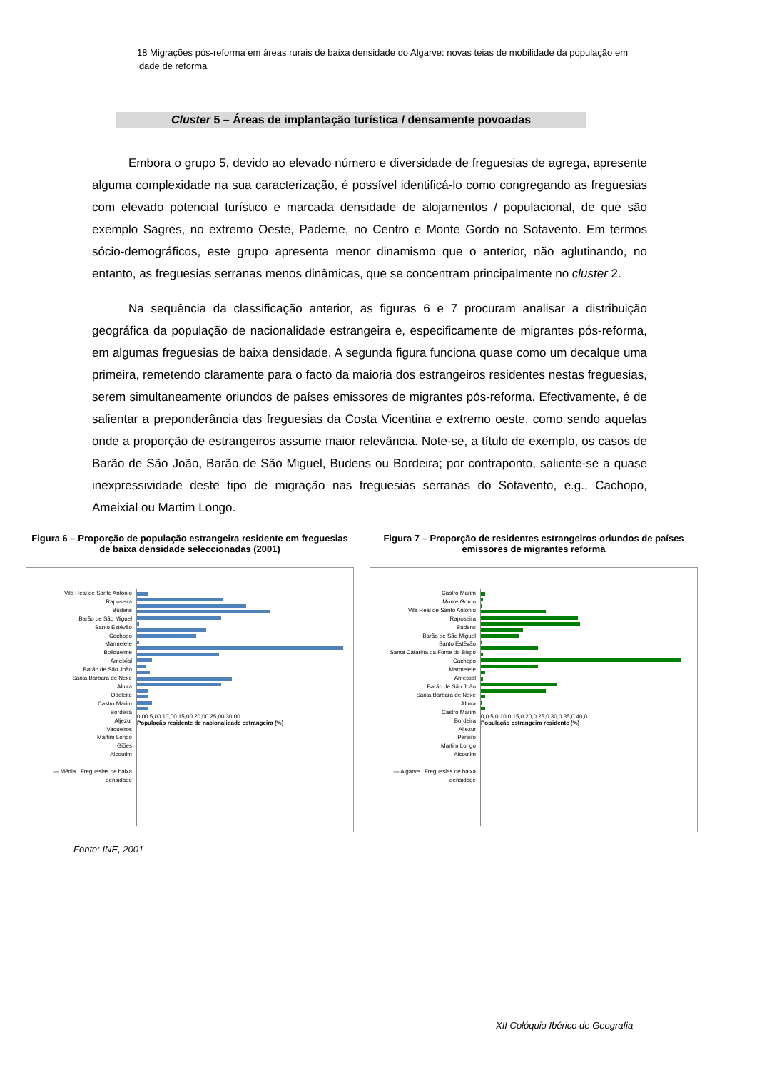18 Migrações pós-reforma em áreas rurais de baixa densidade do Algarve: novas teias de mobilidade da população em idade de reforma
Cluster 5 – Áreas de implantação turística / densamente povoadas
Embora o grupo 5, devido ao elevado número e diversidade de freguesias de agrega, apresente alguma complexidade na sua caracterização, é possível identificá-lo como congregando as freguesias com elevado potencial turístico e marcada densidade de alojamentos / populacional, de que são exemplo Sagres, no extremo Oeste, Paderne, no Centro e Monte Gordo no Sotavento. Em termos sócio-demográficos, este grupo apresenta menor dinamismo que o anterior, não aglutinando, no entanto, as freguesias serranas menos dinâmicas, que se concentram principalmente no cluster 2.
Na sequência da classificação anterior, as figuras 6 e 7 procuram analisar a distribuição geográfica da população de nacionalidade estrangeira e, especificamente de migrantes pós-reforma, em algumas freguesias de baixa densidade. A segunda figura funciona quase como um decalque uma primeira, remetendo claramente para o facto da maioria dos estrangeiros residentes nestas freguesias, serem simultaneamente oriundos de países emissores de migrantes pós-reforma. Efectivamente, é de salientar a preponderância das freguesias da Costa Vicentina e extremo oeste, como sendo aquelas onde a proporção de estrangeiros assume maior relevância. Note-se, a título de exemplo, os casos de Barão de São João, Barão de São Miguel, Budens ou Bordeira; por contraponto, saliente-se a quase inexpressividade deste tipo de migração nas freguesias serranas do Sotavento, e.g., Cachopo, Ameixial ou Martim Longo.
Figura 6 – Proporção de população estrangeira residente em freguesias de baixa densidade seleccionadas (2001)
Vila Real de Santo António
Raposeira
Budens
Barão de São Miguel
Santo Estêvão
Cachopo
Marmelete
Boliqueime
Ameixial
Barão de São João
Santa Bárbara de Nexe
Altura
Odeleite
Castro Marim
Bordeira
Aljezur
Vaqueiros
Martim Longo
Giões
Alcoutim
— Média Freguesias de baixa densidade
0,00 5,00 10,00 15,00 20,00 25,00 30,00
População residente de nacionalidade estrangeira (%)
Figura 7 – Proporção de residentes estrangeiros oriundos de países emissores de migrantes reforma
Castro Marim
Monte Gordo
Vila Real de Santo António
Raposeira
Budens
Barão de São Miguel
Santo Estêvão
Santa Catarina da Fonte do Bispo
Cachopo
Marmelete
Ameixial
Barão de São João
Santa Bárbara de Nexe
Altura
Castro Marim
Bordeira
Aljezur
Pereiro
Martim Longo
Alcoutim
— Algarve Freguesias de baixa densidade
0,0 5,0 10,0 15,0 20,0 25,0 30,0 35,0 40,0
População estrangeira residente (%)
Fonte: INE, 2001
XII Colóquio Ibérico de Geografia